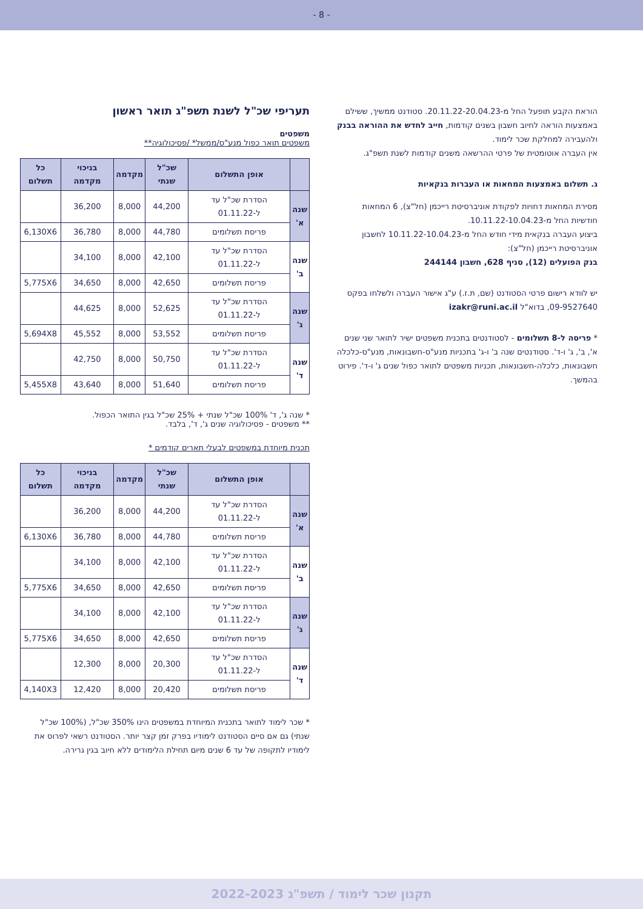- 8 -
הוראת הקבע תופעל החל מ-20.11.22-20.04.23. סטודנט ממשיך, ששילם באמצעות הוראה לחיוב חשבון בשנים קודמות, חייב לחדש את ההוראה בבנק ולהעבירה למחלקת שכר לימוד.
אין העברה אוטומטית של פרטי ההרשאה משנים קודמות לשנת תשפ"ג.
ג. תשלום באמצעות המחאות או העברות בנקאיות
מסירת המחאות דחויות לפקודת אוניברסיטת רייכמן (חל"צ), 6 המחאות חודשיות החל מ-10.11.22-10.04.23.
ביצוע העברה בנקאית מידי חודש החל מ-10.11.22-10.04.23 לחשבון אוניברסיטת רייכמן (חל"צ):
בנק הפועלים (12), סניף 628, חשבון 244144
יש לוודא רישום פרטי הסטודנט (שם, ת.ז.) ע"ג אישור העברה ולשלחו בפקס 09-9527640, בדוא"ל izakr@runi.ac.il
* פריסה ל-8 תשלומים - לסטודנטים בתכנית משפטים ישיר לתואר שני שנים א', ב', ג' ו-ד'. סטודנטים שנה ב' ו-ג' בתכניות מנע"ס-חשבונאות, מנע"ס-כלכלה חשבונאות, כלכלה-חשבונאות, תכניות משפטים לתואר כפול שנים ג' ו-ד'. פירוט בהמשך.
תעריפי שכ"ל לשנת תשפ"ג תואר ראשון
משפטים
משפטים תואר כפול מנע"ס/ממשל* /פסיכולוגיה**
| | אופן התשלום | שכ"ל שנתי | מקדמה | בניכוי מקדמה | כל תשלום |
| --- | --- | --- | --- | --- | --- |
| שנה א' | הסדרת שכ"ל עד ל-01.11.22 | 44,200 | 8,000 | 36,200 | |
| | פריסת תשלומים | 44,780 | 8,000 | 36,780 | 6,130X6 |
| שנה ב' | הסדרת שכ"ל עד ל-01.11.22 | 42,100 | 8,000 | 34,100 | |
| | פריסת תשלומים | 42,650 | 8,000 | 34,650 | 5,775X6 |
| שנה ג' | הסדרת שכ"ל עד ל-01.11.22 | 52,625 | 8,000 | 44,625 | |
| | פריסת תשלומים | 53,552 | 8,000 | 45,552 | 5,694X8 |
| שנה ד' | הסדרת שכ"ל עד ל-01.11.22 | 50,750 | 8,000 | 42,750 | |
| | פריסת תשלומים | 51,640 | 8,000 | 43,640 | 5,455X8 |
* שנה ג', ד' 100% שכ"ל שנתי + 25% שכ"ל בגין התואר הכפול.
** משפטים - פסיכולוגיה שנים ג', ד', בלבד.
תכנית מיוחדת במשפטים לבעלי תארים קודמים *
| | אופן התשלום | שכ"ל שנתי | מקדמה | בניכוי מקדמה | כל תשלום |
| --- | --- | --- | --- | --- | --- |
| שנה א' | הסדרת שכ"ל עד ל-01.11.22 | 44,200 | 8,000 | 36,200 | |
| | פריסת תשלומים | 44,780 | 8,000 | 36,780 | 6,130X6 |
| שנה ב' | הסדרת שכ"ל עד ל-01.11.22 | 42,100 | 8,000 | 34,100 | |
| | פריסת תשלומים | 42,650 | 8,000 | 34,650 | 5,775X6 |
| שנה ג' | הסדרת שכ"ל עד ל-01.11.22 | 42,100 | 8,000 | 34,100 | |
| | פריסת תשלומים | 42,650 | 8,000 | 34,650 | 5,775X6 |
| שנה ד' | הסדרת שכ"ל עד ל-01.11.22 | 20,300 | 8,000 | 12,300 | |
| | פריסת תשלומים | 20,420 | 8,000 | 12,420 | 4,140X3 |
* שכר לימוד לתואר בתכנית המיוחדת במשפטים הינו 350% שכ"ל, (100% שכ"ל שנתי) גם אם סיים הסטודנט לימודיו בפרק זמן קצר יותר. הסטודנט רשאי לפרוס את לימודיו לתקופה של עד 6 שנים מיום תחילת הלימודים ללא חיוב בגין גרירה.
תקנון שכר לימוד / תשפ"ג 2022-2023